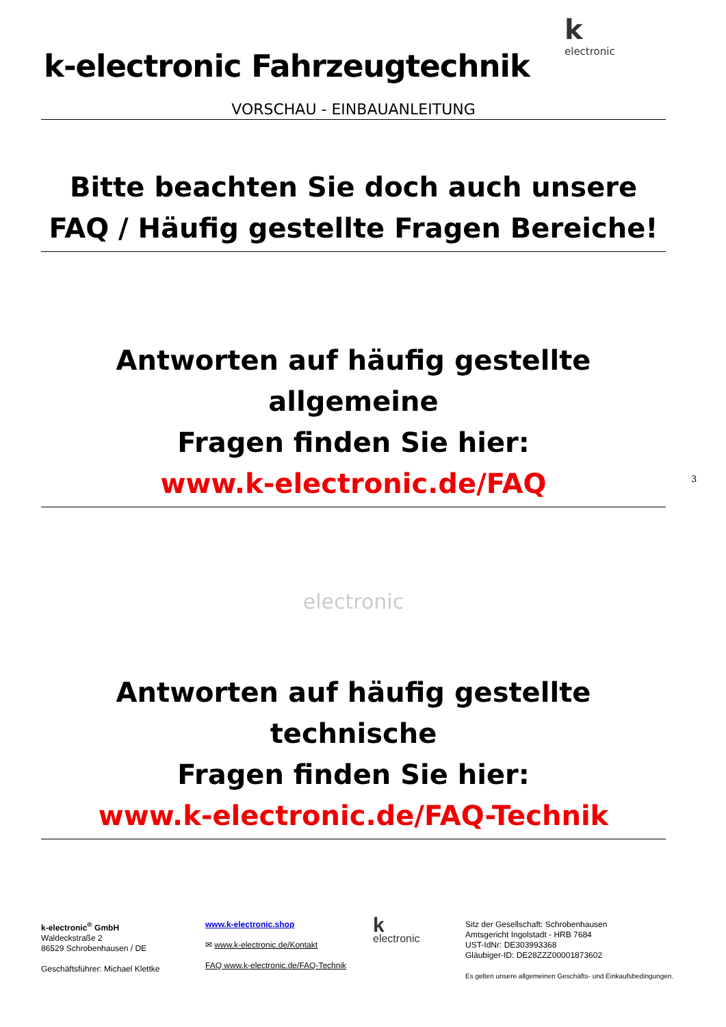k
electronic
k-electronic Fahrzeugtechnik
VORSCHAU - EINBAUANLEITUNG
Bitte beachten Sie doch auch unsere
FAQ / Häufig gestellte Fragen Bereiche!
Antworten auf häufig gestellte allgemeine
Fragen finden Sie hier:
www.k-electronic.de/FAQ
electronic
Antworten auf häufig gestellte technische
Fragen finden Sie hier:
www.k-electronic.de/FAQ-Technik
3
k-electronic<sup>®</sup> GmbH
Waldeckstraße 2
86529 Schrobenhausen / DE
Geschäftsführer: Michael Klettke
www.k-electronic.shop
✉ www.k-electronic.de/Kontakt
FAQ www.k-electronic.de/FAQ-Technik
k
electronic
Sitz der Gesellschaft: Schrobenhausen
Amtsgericht Ingolstadt - HRB 7684
UST-IdNr: DE303993368
Gläubiger-ID: DE28ZZZ00001873602
Es gelten unsere allgemeinen Geschäfts- und Einkaufsbedingungen.